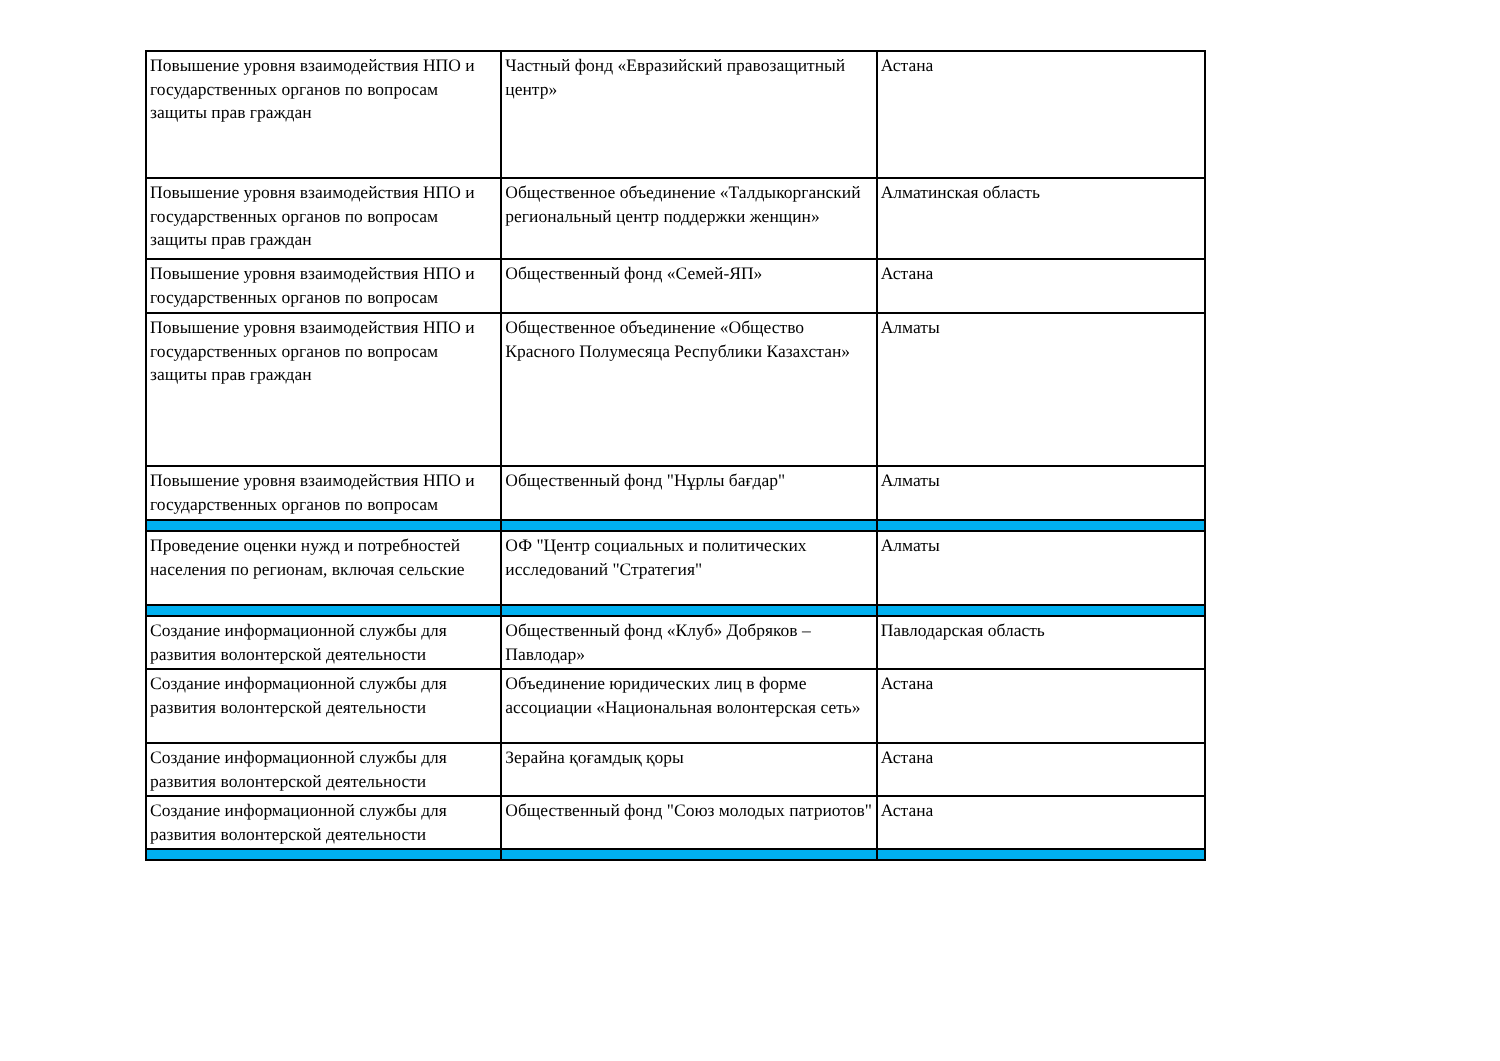| Повышение уровня взаимодействия НПО и государственных органов по вопросам защиты прав граждан | Частный фонд «Евразийский правозащитный центр» | Астана |
| Повышение уровня взаимодействия НПО и государственных органов по вопросам защиты прав граждан | Общественное объединение «Талдыкорганский региональный центр поддержки женщин» | Алматинская область |
| Повышение уровня взаимодействия НПО и государственных органов по вопросам | Общественный фонд «Семей-ЯП» | Астана |
| Повышение уровня взаимодействия НПО и государственных органов по вопросам защиты прав граждан | Общественное объединение «Общество Красного Полумесяца Республики Казахстан» | Алматы |
| Повышение уровня взаимодействия НПО и государственных органов по вопросам | Общественный фонд "Нұрлы бағдар" | Алматы |
| Проведение оценки нужд и потребностей населения по регионам, включая сельские | ОФ "Центр социальных и политических исследований "Стратегия" | Алматы |
| Создание информационной службы для развития волонтерской деятельности | Общественный фонд «Клуб» Добряков – Павлодар» | Павлодарская область |
| Создание информационной службы для развития волонтерской деятельности | Объединение юридических лиц в форме ассоциации «Национальная волонтерская сеть» | Астана |
| Создание информационной службы для развития волонтерской деятельности | Зерайна қоғамдық қоры | Астана |
| Создание информационной службы для развития волонтерской деятельности | Общественный фонд "Союз молодых патриотов" | Астана |